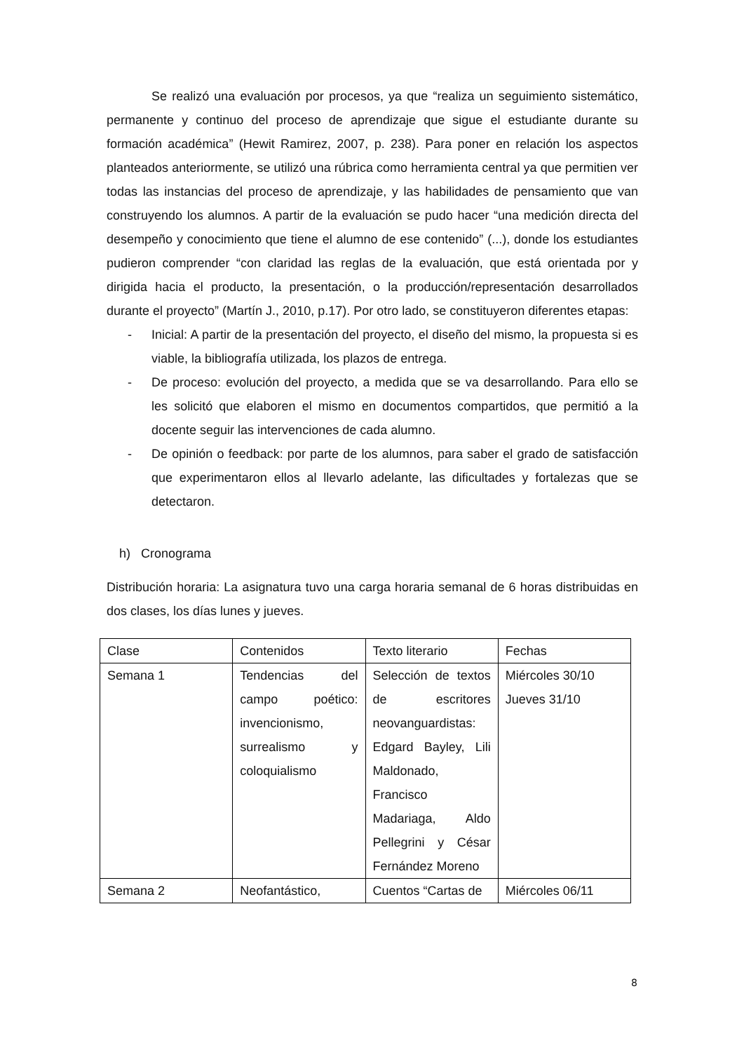Se realizó una evaluación por procesos, ya que “realiza un seguimiento sistemático, permanente y continuo del proceso de aprendizaje que sigue el estudiante durante su formación académica” (Hewit Ramirez, 2007, p. 238). Para poner en relación los aspectos planteados anteriormente, se utilizó una rúbrica como herramienta central ya que permitien ver todas las instancias del proceso de aprendizaje, y las habilidades de pensamiento que van construyendo los alumnos. A partir de la evaluación se pudo hacer “una medición directa del desempeño y conocimiento que tiene el alumno de ese contenido” (...), donde los estudiantes pudieron comprender “con claridad las reglas de la evaluación, que está orientada por y dirigida hacia el producto, la presentación, o la producción/representación desarrollados durante el proyecto” (Martín J., 2010, p.17). Por otro lado, se constituyeron diferentes etapas:
- Inicial: A partir de la presentación del proyecto, el diseño del mismo, la propuesta si es viable, la bibliografía utilizada, los plazos de entrega.
- De proceso: evolución del proyecto, a medida que se va desarrollando. Para ello se les solicitó que elaboren el mismo en documentos compartidos, que permitió a la docente seguir las intervenciones de cada alumno.
- De opinión o feedback: por parte de los alumnos, para saber el grado de satisfacción que experimentaron ellos al llevarlo adelante, las dificultades y fortalezas que se detectaron.
h) Cronograma
Distribución horaria: La asignatura tuvo una carga horaria semanal de 6 horas distribuidas en dos clases, los días lunes y jueves.
| Clase | Contenidos | Texto literario | Fechas |
| Semana 1 | Tendencias del campo poético: invencionismo, surrealismo y coloquialismo | Selección de textos de escritores neovanguardistas: Edgard Bayley, Lili Maldonado, Francisco Madariaga, Aldo Pellegrini y César Fernández Moreno | Miércoles 30/10 Jueves 31/10 |
| Semana 2 | Neofantástico, | Cuentos “Cartas de | Miércoles 06/11 |
8